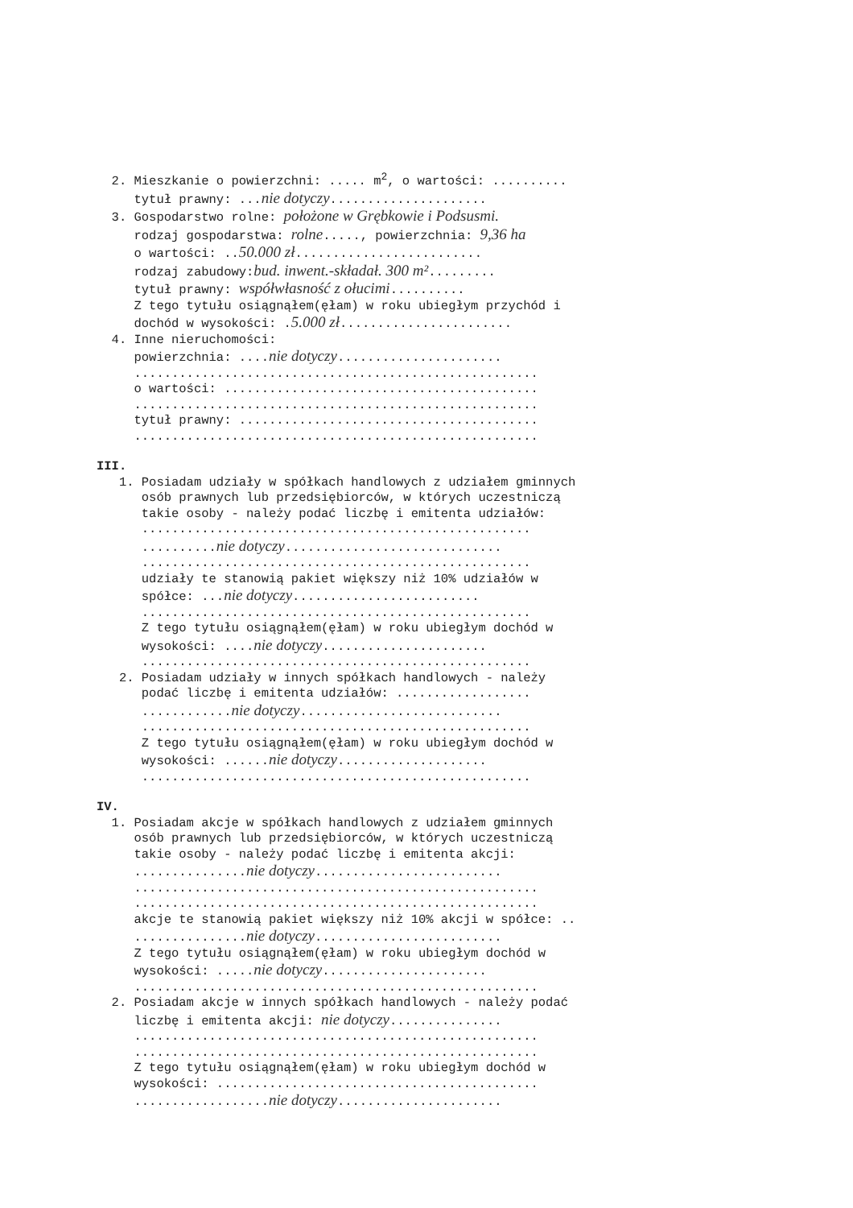2. Mieszkanie o powierzchni: ..... m<sup>2</sup>, o wartości: ..........
tytuł prawny: ...nie dotyczy.....................
3. Gospodarstwo rolne: położone w Grębkowie i Podsusmi.
rodzaj gospodarstwa: rolne....., powierzchnia: 9,36 ha
o wartości: ..50.000 zł.........................
rodzaj zabudowy:bud. inwent.-składał. 300 m².........
tytuł prawny: współwłasność z ołucimi..........
Z tego tytułu osiągnąłem(ęłam) w roku ubiegłym przychód i
dochód w wysokości: .5.000 zł.......................
4. Inne nieruchomości:
powierzchnia: ....nie dotyczy......................
......................................................
o wartości: ..........................................
......................................................
tytuł prawny: ........................................
......................................................
III.
1. Posiadam udziały w spółkach handlowych z udziałem gminnych
osób prawnych lub przedsiębiorców, w których uczestniczą
takie osoby - należy podać liczbę i emitenta udziałów:
....................................................
..........nie dotyczy.............................
....................................................
udziały te stanowią pakiet większy niż 10% udziałów w
spółce: ...nie dotyczy.........................
....................................................
Z tego tytułu osiągnąłem(ęłam) w roku ubiegłym dochód w
wysokości: ....nie dotyczy......................
....................................................
2. Posiadam udziały w innych spółkach handlowych - należy
podać liczbę i emitenta udziałów: ..................
............nie dotyczy...........................
....................................................
Z tego tytułu osiągnąłem(ęłam) w roku ubiegłym dochód w
wysokości: ......nie dotyczy....................
....................................................
IV.
1. Posiadam akcje w spółkach handlowych z udziałem gminnych
osób prawnych lub przedsiębiorców, w których uczestniczą
takie osoby - należy podać liczbę i emitenta akcji:
...............nie dotyczy.........................
......................................................
......................................................
akcje te stanowią pakiet większy niż 10% akcji w spółce: ..
...............nie dotyczy.........................
Z tego tytułu osiągnąłem(ęłam) w roku ubiegłym dochód w
wysokości: .....nie dotyczy......................
......................................................
2. Posiadam akcje w innych spółkach handlowych - należy podać
liczbę i emitenta akcji: nie dotyczy...............
......................................................
......................................................
Z tego tytułu osiągnąłem(ęłam) w roku ubiegłym dochód w
wysokości: ...........................................
..................nie dotyczy......................